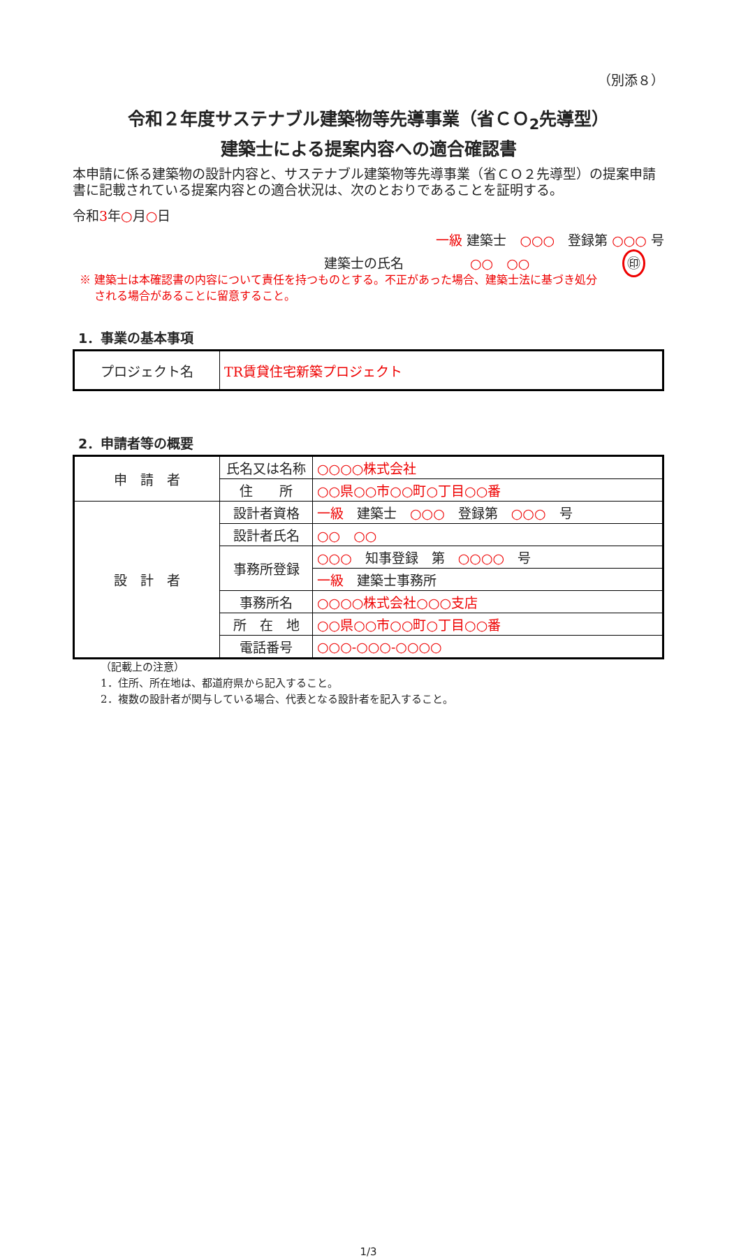（別添８）
令和２年度サステナブル建築物等先導事業（省ＣＯ<sub>2</sub>先導型）
建築士による提案内容への適合確認書
本申請に係る建築物の設計内容と、サステナブル建築物等先導事業（省ＣＯ２先導型）の提案申請書に記載されている提案内容との適合状況は、次のとおりであることを証明する。
令和3年○月○日
一級 建築士　○○○　登録第 ○○○ 号
建築士の氏名　　　　　○○　○○　　　　　　　㊞
※ 建築士は本確認書の内容について責任を持つものとする。不正があった場合、建築士法に基づき処分
　 される場合があることに留意すること。
1．事業の基本事項
| プロジェクト名 | TR賃貸住宅新築プロジェクト |
2．申請者等の概要
| 申 請 者 | 氏名又は名称 | ○○○○株式会社 |
| | 住 所 | ○○県○○市○○町○丁目○○番 |
| 設 計 者 | 設計者資格 | 一級 建築士 ○○○ 登録第 ○○○ 号 |
| | 設計者氏名 | ○○ ○○ |
| | 事務所登録 | ○○○ 知事登録 第 ○○○○ 号 |
| | | 一級 建築士事務所 |
| | 事務所名 | ○○○○株式会社○○○支店 |
| | 所 在 地 | ○○県○○市○○町○丁目○○番 |
| | 電話番号 | ○○○-○○○-○○○○ |
（記載上の注意）
1．住所、所在地は、都道府県から記入すること。
2．複数の設計者が関与している場合、代表となる設計者を記入すること。
1/3